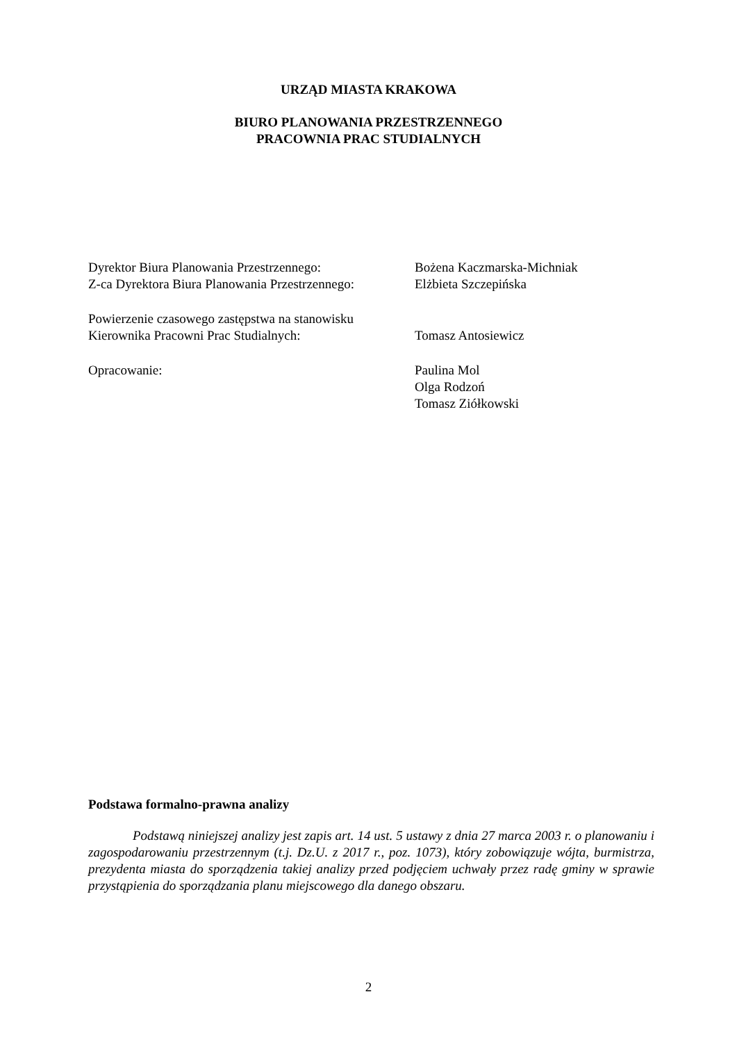URZĄD MIASTA KRAKOWA
BIURO PLANOWANIA PRZESTRZENNEGO
PRACOWNIA PRAC STUDIALNYCH
Dyrektor Biura Planowania Przestrzennego: Bożena Kaczmarska-Michniak
Z-ca Dyrektora Biura Planowania Przestrzennego:
Elżbieta Szczepińska
Powierzenie czasowego zastępstwa na stanowisku
Kierownika Pracowni Prac Studialnych: Tomasz Antosiewicz
Opracowanie: Paulina Mol
Olga Rodzoń
Tomasz Ziółkowski
Podstawa formalno-prawna analizy
Podstawą niniejszej analizy jest zapis art. 14 ust. 5 ustawy z dnia 27 marca 2003 r. o planowaniu i zagospodarowaniu przestrzennym (t.j. Dz.U. z 2017 r., poz. 1073), który zobowiązuje wójta, burmistrza, prezydenta miasta do sporządzenia takiej analizy przed podjęciem uchwały przez radę gminy w sprawie przystąpienia do sporządzania planu miejscowego dla danego obszaru.
2